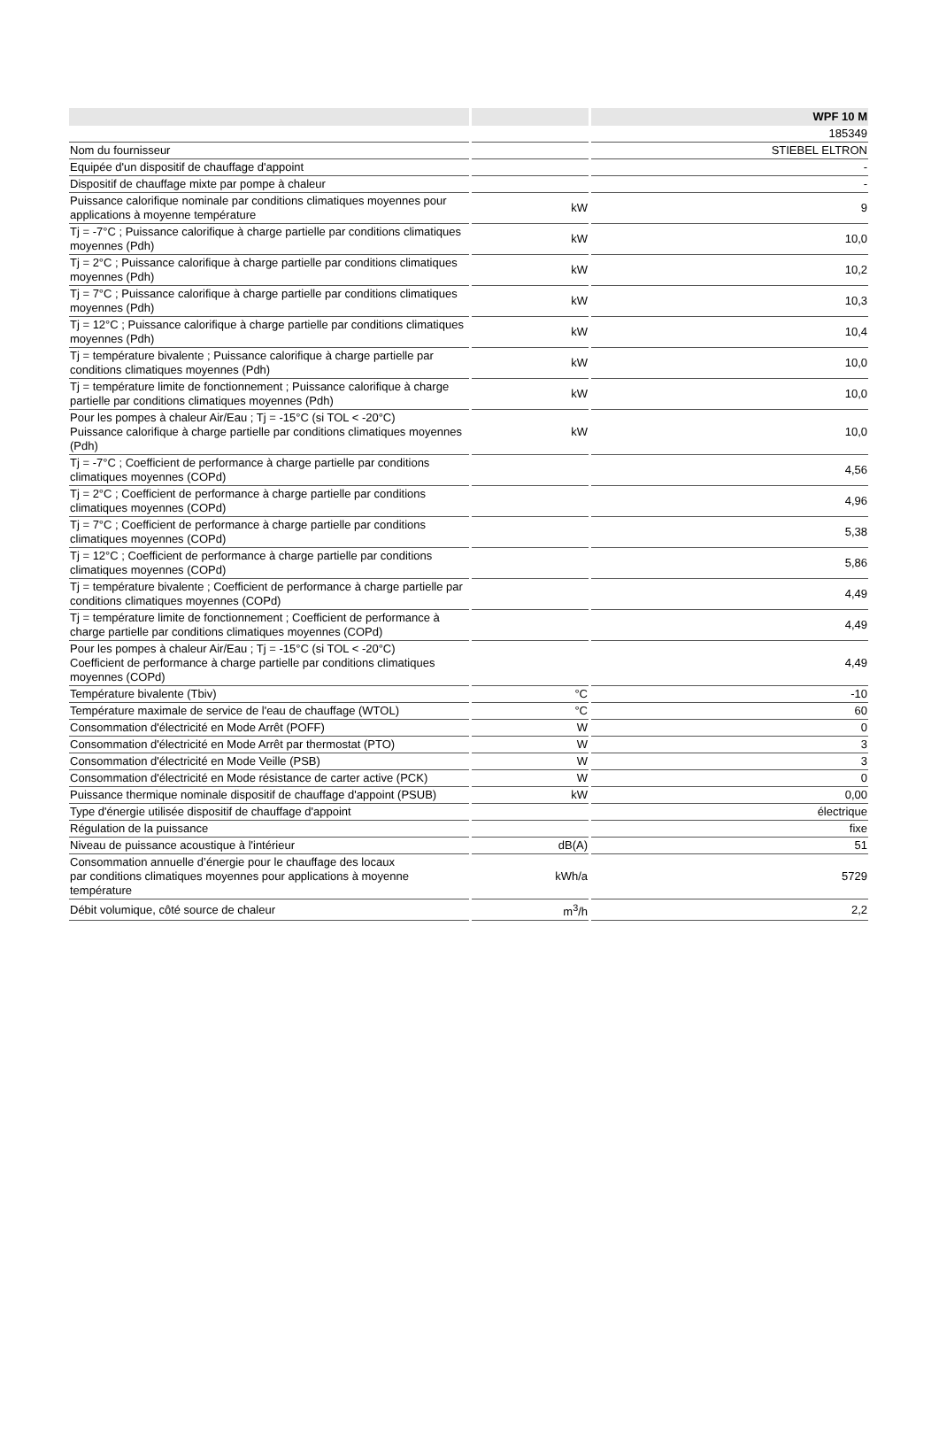| | | WPF 10 M |
| --- | --- | --- |
| | | 185349 |
| Nom du fournisseur | | STIEBEL ELTRON |
| Equipée d'un dispositif de chauffage d'appoint | | - |
| Dispositif de chauffage mixte par pompe à chaleur | | - |
| Puissance calorifique nominale par conditions climatiques moyennes pour applications à moyenne température | kW | 9 |
| Tj = -7°C ; Puissance calorifique à charge partielle par conditions climatiques moyennes (Pdh) | kW | 10,0 |
| Tj = 2°C ; Puissance calorifique à charge partielle par conditions climatiques moyennes (Pdh) | kW | 10,2 |
| Tj = 7°C ; Puissance calorifique à charge partielle par conditions climatiques moyennes (Pdh) | kW | 10,3 |
| Tj = 12°C ; Puissance calorifique à charge partielle par conditions climatiques moyennes (Pdh) | kW | 10,4 |
| Tj = température bivalente ; Puissance calorifique à charge partielle par conditions climatiques moyennes (Pdh) | kW | 10,0 |
| Tj = température limite de fonctionnement ; Puissance calorifique à charge partielle par conditions climatiques moyennes (Pdh) | kW | 10,0 |
| Pour les pompes à chaleur Air/Eau ; Tj = -15°C (si TOL < -20°C) Puissance calorifique à charge partielle par conditions climatiques moyennes (Pdh) | kW | 10,0 |
| Tj = -7°C ; Coefficient de performance à charge partielle par conditions climatiques moyennes (COPd) | | 4,56 |
| Tj = 2°C ; Coefficient de performance à charge partielle par conditions climatiques moyennes (COPd) | | 4,96 |
| Tj = 7°C ; Coefficient de performance à charge partielle par conditions climatiques moyennes (COPd) | | 5,38 |
| Tj = 12°C ; Coefficient de performance à charge partielle par conditions climatiques moyennes (COPd) | | 5,86 |
| Tj = température bivalente ; Coefficient de performance à charge partielle par conditions climatiques moyennes (COPd) | | 4,49 |
| Tj = température limite de fonctionnement ; Coefficient de performance à charge partielle par conditions climatiques moyennes (COPd) | | 4,49 |
| Pour les pompes à chaleur Air/Eau ; Tj = -15°C (si TOL < -20°C) Coefficient de performance à charge partielle par conditions climatiques moyennes (COPd) | | 4,49 |
| Température bivalente (Tbiv) | °C | -10 |
| Température maximale de service de l'eau de chauffage (WTOL) | °C | 60 |
| Consommation d'électricité en Mode Arrêt (POFF) | W | 0 |
| Consommation d'électricité en Mode Arrêt par thermostat (PTO) | W | 3 |
| Consommation d'électricité en Mode Veille (PSB) | W | 3 |
| Consommation d'électricité en Mode résistance de carter active (PCK) | W | 0 |
| Puissance thermique nominale dispositif de chauffage d'appoint (PSUB) | kW | 0,00 |
| Type d'énergie utilisée dispositif de chauffage d'appoint | | électrique |
| Régulation de la puissance | | fixe |
| Niveau de puissance acoustique à l'intérieur | dB(A) | 51 |
| Consommation annuelle d’énergie pour le chauffage des locaux par conditions climatiques moyennes pour applications à moyenne température | kWh/a | 5729 |
| Débit volumique, côté source de chaleur | m<sup>3</sup>/h | 2,2 |